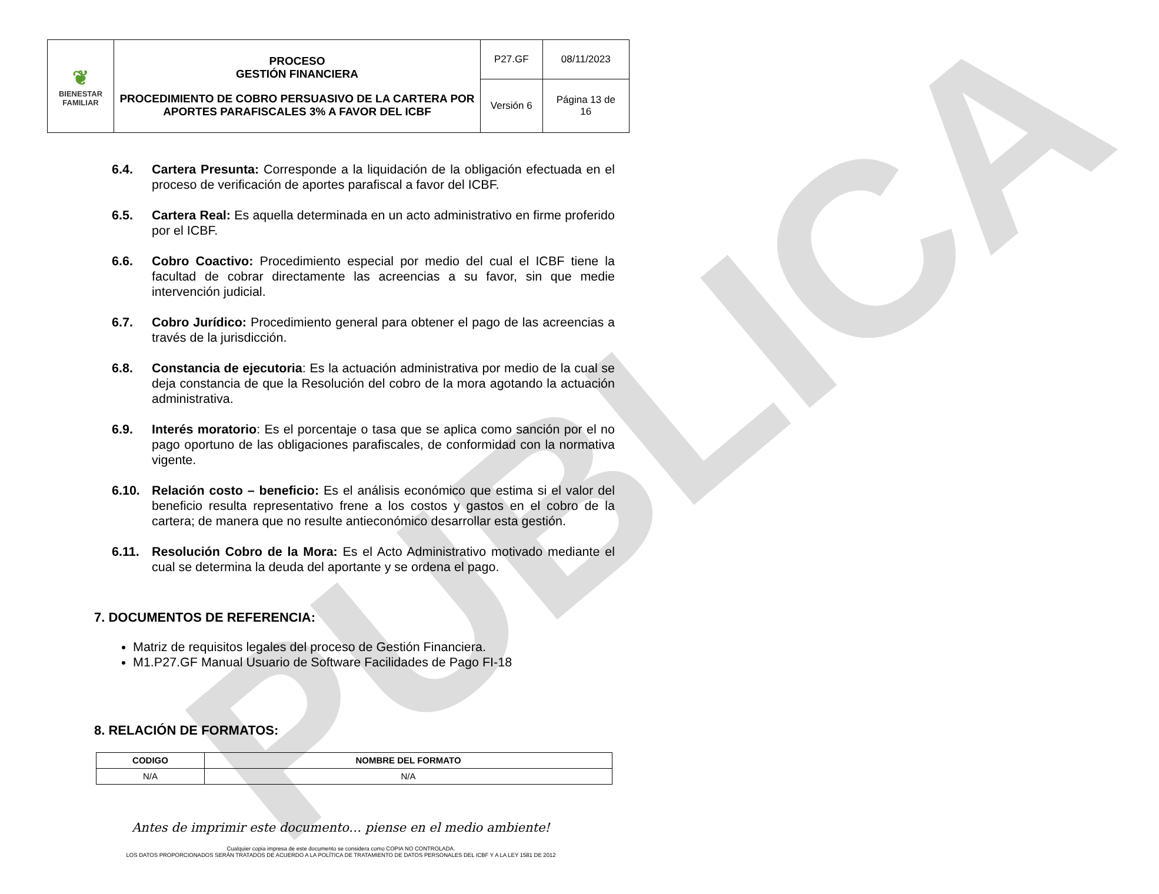PUBLICA
| ❦ BIENESTAR FAMILIAR | PROCESO GESTIÓN FINANCIERA PROCEDIMIENTO DE COBRO PERSUASIVO DE LA CARTERA POR APORTES PARAFISCALES 3% A FAVOR DEL ICBF | P27.GF | 08/11/2023 |
| | | Versión 6 | Página 13 de 16 |
6.4. Cartera Presunta: Corresponde a la liquidación de la obligación efectuada en el proceso de verificación de aportes parafiscal a favor del ICBF.
6.5. Cartera Real: Es aquella determinada en un acto administrativo en firme proferido por el ICBF.
6.6. Cobro Coactivo: Procedimiento especial por medio del cual el ICBF tiene la facultad de cobrar directamente las acreencias a su favor, sin que medie intervención judicial.
6.7. Cobro Jurídico: Procedimiento general para obtener el pago de las acreencias a través de la jurisdicción.
6.8. Constancia de ejecutoria: Es la actuación administrativa por medio de la cual se deja constancia de que la Resolución del cobro de la mora agotando la actuación administrativa.
6.9. Interés moratorio: Es el porcentaje o tasa que se aplica como sanción por el no pago oportuno de las obligaciones parafiscales, de conformidad con la normativa vigente.
6.10. Relación costo – beneficio: Es el análisis económico que estima si el valor del beneficio resulta representativo frene a los costos y gastos en el cobro de la cartera; de manera que no resulte antieconómico desarrollar esta gestión.
6.11. Resolución Cobro de la Mora: Es el Acto Administrativo motivado mediante el cual se determina la deuda del aportante y se ordena el pago.
7. DOCUMENTOS DE REFERENCIA:
Matriz de requisitos legales del proceso de Gestión Financiera.
M1.P27.GF Manual Usuario de Software Facilidades de Pago FI-18
8. RELACIÓN DE FORMATOS:
| CODIGO | NOMBRE DEL FORMATO |
| --- | --- |
| N/A | N/A |
Antes de imprimir este documento… piense en el medio ambiente!
Cualquier copia impresa de este documento se considera como COPIA NO CONTROLADA.
LOS DATOS PROPORCIONADOS SERÁN TRATADOS DE ACUERDO A LA POLÍTICA DE TRATAMIENTO DE DATOS PERSONALES DEL ICBF Y A LA LEY 1581 DE 2012